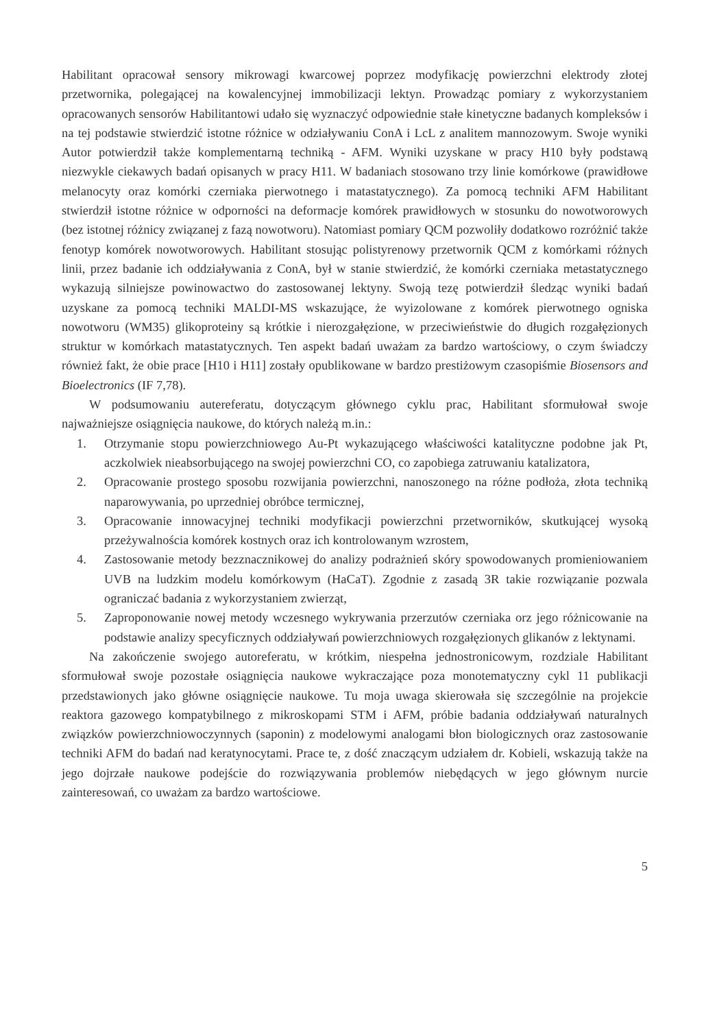Habilitant opracował sensory mikrowagi kwarcowej poprzez modyfikację powierzchni elektrody złotej przetwornika, polegającej na kowalencyjnej immobilizacji lektyn. Prowadząc pomiary z wykorzystaniem opracowanych sensorów Habilitantowi udało się wyznaczyć odpowiednie stałe kinetyczne badanych kompleksów i na tej podstawie stwierdzić istotne różnice w odziaływaniu ConA i LcL z analitem mannozowym. Swoje wyniki Autor potwierdził także komplementarną techniką - AFM. Wyniki uzyskane w pracy H10 były podstawą niezwykle ciekawych badań opisanych w pracy H11. W badaniach stosowano trzy linie komórkowe (prawidłowe melanocyty oraz komórki czerniaka pierwotnego i matastatycznego). Za pomocą techniki AFM Habilitant stwierdził istotne różnice w odporności na deformacje komórek prawidłowych w stosunku do nowotworowych (bez istotnej różnicy związanej z fazą nowotworu). Natomiast pomiary QCM pozwoliły dodatkowo rozróżnić także fenotyp komórek nowotworowych. Habilitant stosując polistyrenowy przetwornik QCM z komórkami różnych linii, przez badanie ich oddziaływania z ConA, był w stanie stwierdzić, że komórki czerniaka metastatycznego wykazują silniejsze powinowactwo do zastosowanej lektyny. Swoją tezę potwierdził śledząc wyniki badań uzyskane za pomocą techniki MALDI-MS wskazujące, że wyizolowane z komórek pierwotnego ogniska nowotworu (WM35) glikoproteiny są krótkie i nierozgałęzione, w przeciwieństwie do długich rozgałęzionych struktur w komórkach matastatycznych. Ten aspekt badań uważam za bardzo wartościowy, o czym świadczy również fakt, że obie prace [H10 i H11] zostały opublikowane w bardzo prestiżowym czasopiśmie Biosensors and Bioelectronics (IF 7,78).
W podsumowaniu autereferatu, dotyczącym głównego cyklu prac, Habilitant sformułował swoje najważniejsze osiągnięcia naukowe, do których należą m.in.:
1. Otrzymanie stopu powierzchniowego Au-Pt wykazującego właściwości katalityczne podobne jak Pt, aczkolwiek nieabsorbującego na swojej powierzchni CO, co zapobiega zatruwaniu katalizatora,
2. Opracowanie prostego sposobu rozwijania powierzchni, nanoszonego na różne podłoża, złota techniką naparowywania, po uprzedniej obróbce termicznej,
3. Opracowanie innowacyjnej techniki modyfikacji powierzchni przetworników, skutkującej wysoką przeżywalnościa komórek kostnych oraz ich kontrolowanym wzrostem,
4. Zastosowanie metody bezznacznikowej do analizy podrażnień skóry spowodowanych promieniowaniem UVB na ludzkim modelu komórkowym (HaCaT). Zgodnie z zasadą 3R takie rozwiązanie pozwala ograniczać badania z wykorzystaniem zwierząt,
5. Zaproponowanie nowej metody wczesnego wykrywania przerzutów czerniaka orz jego różnicowanie na podstawie analizy specyficznych oddziaływań powierzchniowych rozgałęzionych glikanów z lektynami.
Na zakończenie swojego autoreferatu, w krótkim, niespełna jednostronicowym, rozdziale Habilitant sformułował swoje pozostałe osiągnięcia naukowe wykraczające poza monotematyczny cykl 11 publikacji przedstawionych jako główne osiągnięcie naukowe. Tu moja uwaga skierowała się szczególnie na projekcie reaktora gazowego kompatybilnego z mikroskopami STM i AFM, próbie badania oddziaływań naturalnych związków powierzchniowoczynnych (saponin) z modelowymi analogami błon biologicznych oraz zastosowanie techniki AFM do badań nad keratynocytami. Prace te, z dość znaczącym udziałem dr. Kobieli, wskazują także na jego dojrzałe naukowe podejście do rozwiązywania problemów niebędących w jego głównym nurcie zainteresowań, co uważam za bardzo wartościowe.
5